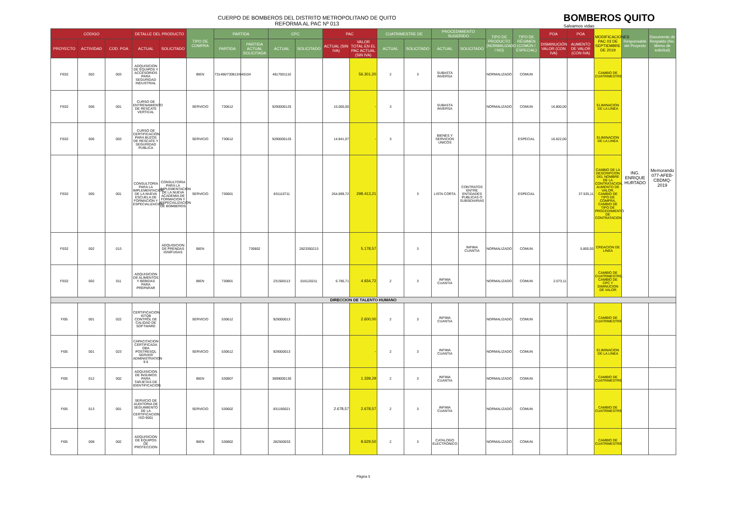CUERPO DE BOMBEROS DEL DISTRITO METROPOLITANO DE QUITO
REFORMA AL PAC Nº 013
BOMBEROS QUITO
Salvamos vidas
| CÓDIGO | | | DETALLE DEL PRODUCTO | | TIPO DE COMPRA | PARTIDA | | CPC | | PAC | | CUATRIMESTRE DE | | PROCEDIMIENTO SUGERIDO | | TIPO DE PRODUCTO (NORMALIZADO / NO) | TIPO DE RÉGIMEN (COMÚN / ESPECIAL) | POA | POA | MODIFICACIONES PAC 03 DE SEPTIEMBRE DE 2019 | Responsable del Proyecto | Documento de Respaldo (No. Memo de solicitud) |
| --- | --- | --- | --- | --- | --- | --- | --- | --- | --- | --- | --- | --- | --- | --- | --- | --- | --- | --- | --- | --- | --- | --- |
| PROYECTO | ACTIVIDAD | COD. POA | ACTUAL | SOLICITADO | | PARTIDA | PARTIDA ACTUAL SOLICITADA | ACTUAL | SOLICITADO | ACTUAL (SIN IVA) | VALOR TOTAL EN EL PAC ACTUAL (SIN IVA) | ACTUAL | SOLICITADO | ACTUAL | SOLICITADO | | | DISMINUCIÓN VALOR (CON IVA) | AUMENTO DE VALOR (CON IVA) | | | |
| FE02 | 002 | 003 | ADQUISICION DE EQUIPOS Y ACCESORIOS PARA SEGURIDAD INDUSTRIAL | | BIEN | 731406/730813/840104 | | 4817001110 | | | 56.301,20 | 2 | 3 | SUBASTA INVERSA | | NORMALIZADO | COMUN | | | CAMBIO DE CUATRIMESTRE | ING. ENRIQUE HURTADO | Memorando 077-AFEB-CBDMQ-2019 |
| FE02 | 006 | 001 | CURSO DE ENTRENAMIENTO DE RESCATE VERTICAL | | SERVICIO | 730612 | | 9290000125 | | 15.000,00 | - | 3 | | SUBASTA INVERSA | | NORMALIZADO | COMUN | 16.800,00 | | ELIMINACION DE LA LINEA | | |
| FE02 | 006 | 003 | CURSO DE CERTIFICACIÓN PARA BUZOS DE RESCATE Y SEGURIDAD PUBLICA | | SERVICIO | 730612 | | 9290000125 | | 14.841,07 | - | 3 | | BIENES Y SERVICIOS UNICOS | | | ESPECIAL | 16.622,00 | | ELIMINACION DE LA LINEA | | |
| FE02 | 005 | 001 | CONSULTORÍA PARA LA IMPLEMENTACIÓN DE LA NUEVA ESCUELA DE FORMACIÓN Y ESPECIALIZACIÓN | CONSULTORIA PARA LA IMPLEMENTACION DE LA NUEVA ACADEMIA DE FORMACION Y ESPECIALIZACION DE BOMBEROS | SERVICIO | 730601 | | 831110711 | | 264.899,72 | 298.413,21 | | 3 | LISTA CORTA | CONTRATOS ENTRE ENTIDADES PUBLICAS O SUBSIDIARIAS | | ESPECIAL | | 37.535,11 | CAMBIO DE LA DESCRIPCION DEL NOMBRE DE LA CONTRATACION, AUMENTO DE VALOR, CAMBIO DE TIPO DE COMPRA, CAMBIO DE TIPO DE PROCEDIMIENTO DE CONTRATACION | | |
| FE02 | 002 | 013 | | ADQUISICION DE PRENDAS IGNÍFUGAS | BIEN | | 730802 | | 2823350213 | | 5.178,57 | | 3 | | INFIMA CUANTIA | NORMALIZADO | COMUN | | 5.800,00 | CREACION DE LINEA | | |
| FE02 | 002 | 011 | ADQUISICION DE ALIMENTOS Y BEBIDAS PARA PREPARAR | | BIEN | 730801 | | 231500113 | 016120211 | 6.785,71 | 4.934,72 | 2 | 3 | INFIMA CUANTIA | | NORMALIZADO | COMUN | 2.073,11 | | CAMBIO DE CUATRIMESTRE, CAMBIO DE CPC Y DIMINUCION DE VALOR | | |
| DIRECCION DE TALENTO HUMANO | | | | | | | | | | | | | | | | | | | | | | |
| FI05 | 001 | 022 | CERTIFICACION ISTQB CONTROL DE CALIDAD DE SOFTWARE | | SERVICIO | 530612 | | 929000013 | | | 2.600,00 | 2 | 3 | INFIMA CUANTIA | | NORMALIZADO | COMUN | | | CAMBIO DE CUATRIMESTRE | | |
| FI05 | 001 | 023 | CAPACITACION CERTIFICADA DBA POSTRESQL SERVER ADMINISTRATION 9 6 | | SERVICIO | 530612 | | 929000013 | | | - | 2 | 3 | INFIMA CUANTIA | | NORMALIZADO | COMUN | | | ELIMINACION DE LA LINEA | | |
| FI05 | 012 | 002 | ADQUISICION DE INSUMOS PARA TARJETAS DE IDENTIFICACION | | BIEN | 530807 | | 3699000130 | | | 1.339,29 | 2 | 3 | INFIMA CUANTIA | | NORMALIZADO | COMUN | | | CAMBIO DE CUATRIMESTRE | | |
| FI05 | 013 | 001 | SERVICIO DE AUDITORIA DE SEGUIMIENTO DE LA CERTIFICACION ISO 9001 | | SERVICIO | 530602 | | 831190021 | | 2.678,57 | 2.678,57 | 2 | 3 | INFIMA CUANTIA | | NORMALIZADO | COMUN | | | CAMBIO DE CUATRIMESTRE | | |
| FI05 | 008 | 002 | ADQUISICION DE EQUIPOS DE PROTECCION | | BIEN | 530802 | | 282500033 | | | 8.629,50 | 2 | 3 | CATALOGO ELECTRONICO | | NORMALIZADO | COMUN | | | CAMBIO DE CUATRIMESTRE | | |
Página 5